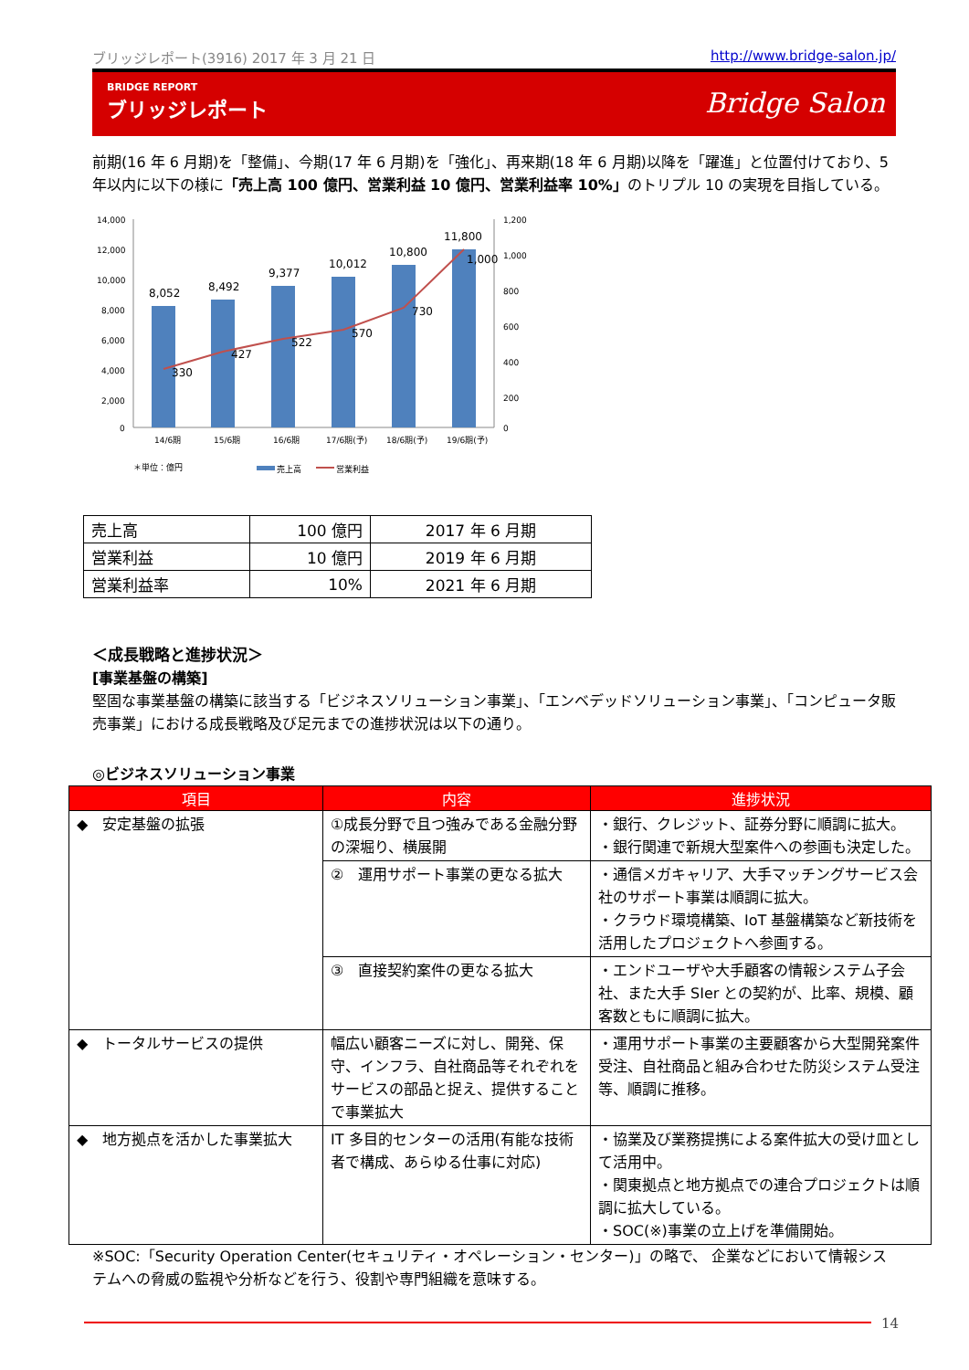ブリッジレポート(3916) 2017 年 3 月 21 日 http://www.bridge-salon.jp/
BRIDGE REPORT
ブリッジレポート
Bridge Salon
前期(16 年 6 月期)を「整備」、今期(17 年 6 月期)を「強化」、再来期(18 年 6 月期)以降を「躍進」と位置付けており、5 年以内に以下の様に「売上高 100 億円、営業利益 10 億円、営業利益率 10%」のトリプル 10 の実現を目指している。
14,000
12,000
10,000
8,000
6,000
4,000
2,000
0
1,200
1,000
800
600
400
200
0
8,052
8,492
9,377
10,012
10,800
11,800
330
427
522
570
730
1,000
14/6期
15/6期
16/6期
17/6期(予)
18/6期(予)
19/6期(予)
＊単位：億円
売上高
営業利益
| 売上高 | 100 億円 | 2017 年 6 月期 |
| 営業利益 | 10 億円 | 2019 年 6 月期 |
| 営業利益率 | 10% | 2021 年 6 月期 |
＜成長戦略と進捗状況＞
[事業基盤の構築]
堅固な事業基盤の構築に該当する「ビジネスソリューション事業」、「エンベデッドソリューション事業」、「コンピュータ販売事業」における成長戦略及び足元までの進捗状況は以下の通り。
◎ビジネスソリューション事業
| 項目 | 内容 | 進捗状況 |
| --- | --- | --- |
| ◆ 安定基盤の拡張 | ①成長分野で且つ強みである金融分野の深堀り、横展開 | ・銀行、クレジット、証券分野に順調に拡大。 ・銀行関連で新規大型案件への参画も決定した。 |
| | ② 運用サポート事業の更なる拡大 | ・通信メガキャリア、大手マッチングサービス会社のサポート事業は順調に拡大。 ・クラウド環境構築、IoT 基盤構築など新技術を活用したプロジェクトへ参画する。 |
| | ③ 直接契約案件の更なる拡大 | ・エンドユーザや大手顧客の情報システム子会社、また大手 SIer との契約が、比率、規模、顧客数ともに順調に拡大。 |
| ◆ トータルサービスの提供 | 幅広い顧客ニーズに対し、開発、保守、インフラ、自社商品等それぞれをサービスの部品と捉え、提供することで事業拡大 | ・運用サポート事業の主要顧客から大型開発案件受注、自社商品と組み合わせた防災システム受注等、順調に推移。 |
| ◆ 地方拠点を活かした事業拡大 | IT 多目的センターの活用(有能な技術者で構成、あらゆる仕事に対応) | ・協業及び業務提携による案件拡大の受け皿として活用中。 ・関東拠点と地方拠点での連合プロジェクトは順調に拡大している。 ・SOC(※)事業の立上げを準備開始。 |
※SOC:「Security Operation Center(セキュリティ・オペレーション・センター)」の略で、 企業などにおいて情報システムへの脅威の監視や分析などを行う、役割や専門組織を意味する。
14